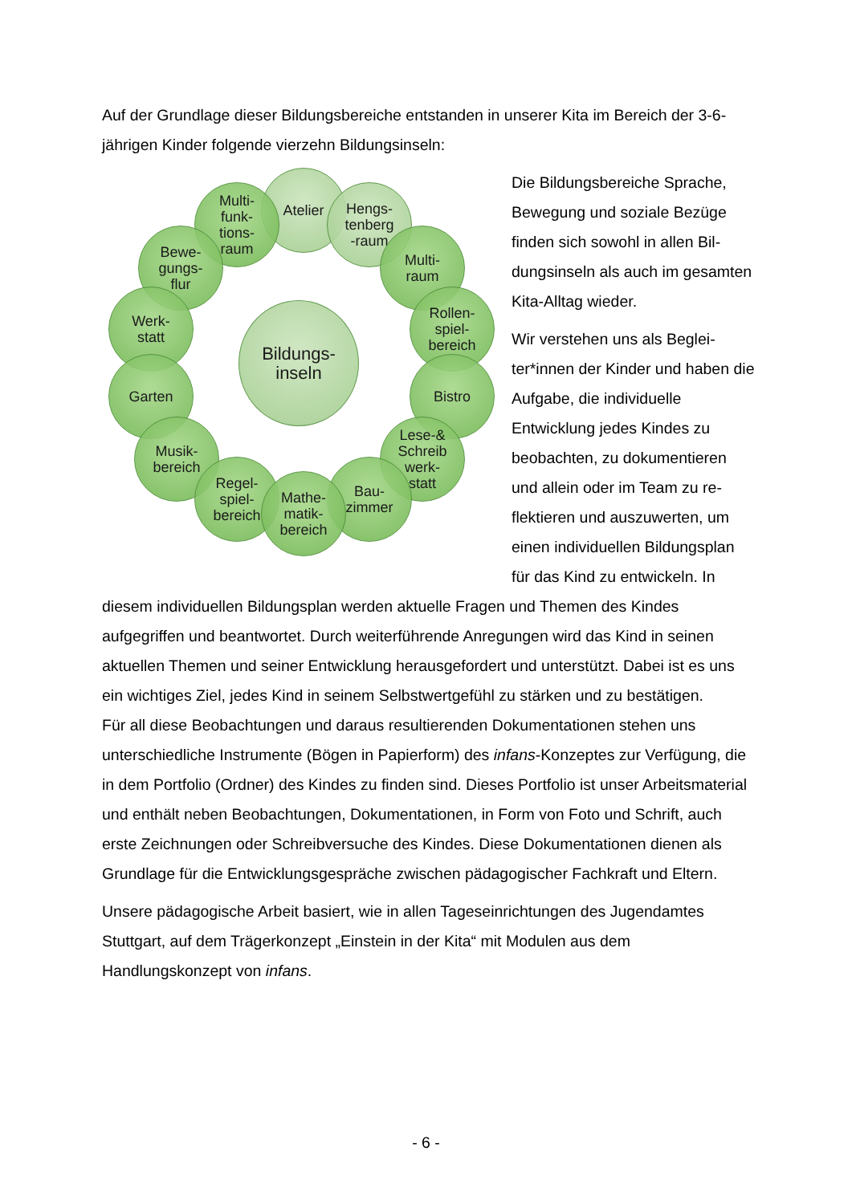Auf der Grundlage dieser Bildungsbereiche entstanden in unserer Kita im Bereich der 3-6-jährigen Kinder folgende vierzehn Bildungsinseln:
Atelier
Hengs-
tenberg
-raum
Multi-
funk-
tions-
raum
Multi-
raum
Bewe-
gungs-
flur
Rollen-
spiel-
bereich
Werk-
statt
Bistro
Garten
Lese-&
Schreib
werk-
statt
Musik-
bereich
Bau-
zimmer
Regel-
spiel-
bereich
Mathe-
matik-
bereich
Bildungs-
inseln
Die Bildungsbereiche Sprache, Bewegung und soziale Bezüge finden sich sowohl in allen Bil­dungsinseln als auch im gesam­ten Kita-Alltag wieder.
Wir verstehen uns als Beglei­ter*innen der Kinder und haben die Aufgabe, die individuelle Entwicklung jedes Kindes zu beobachten, zu dokumentieren und allein oder im Team zu re­flektieren und auszuwerten, um einen individuellen Bildungsplan für das Kind zu entwickeln. In diesem individuellen Bildungsplan werden aktuelle Fragen und Themen des Kindes aufgegriffen und beantwortet. Durch weiterführende Anregungen wird das Kind in seinen aktuellen Themen und seiner Entwicklung herausgefordert und unterstützt. Dabei ist es uns ein wichtiges Ziel, jedes Kind in seinem Selbstwertgefühl zu stärken und zu bestätigen.
Für all diese Beobachtungen und daraus resultierenden Dokumentationen stehen uns unterschiedliche Instrumente (Bögen in Papierform) des infans-Konzeptes zur Verfügung, die in dem Portfolio (Ordner) des Kindes zu finden sind. Dieses Portfolio ist unser Arbeitsmaterial und enthält neben Beobachtungen, Dokumentationen, in Form von Foto und Schrift, auch erste Zeichnungen oder Schreibversuche des Kin­des. Diese Dokumentationen dienen als Grundlage für die Entwicklungsgespräche zwischen pädagogischer Fachkraft und Eltern.
Unsere pädagogische Arbeit basiert, wie in allen Tageseinrichtungen des Jugendam­tes Stuttgart, auf dem Trägerkonzept „Einstein in der Kita“ mit Modulen aus dem Handlungskonzept von infans.
- 6 -